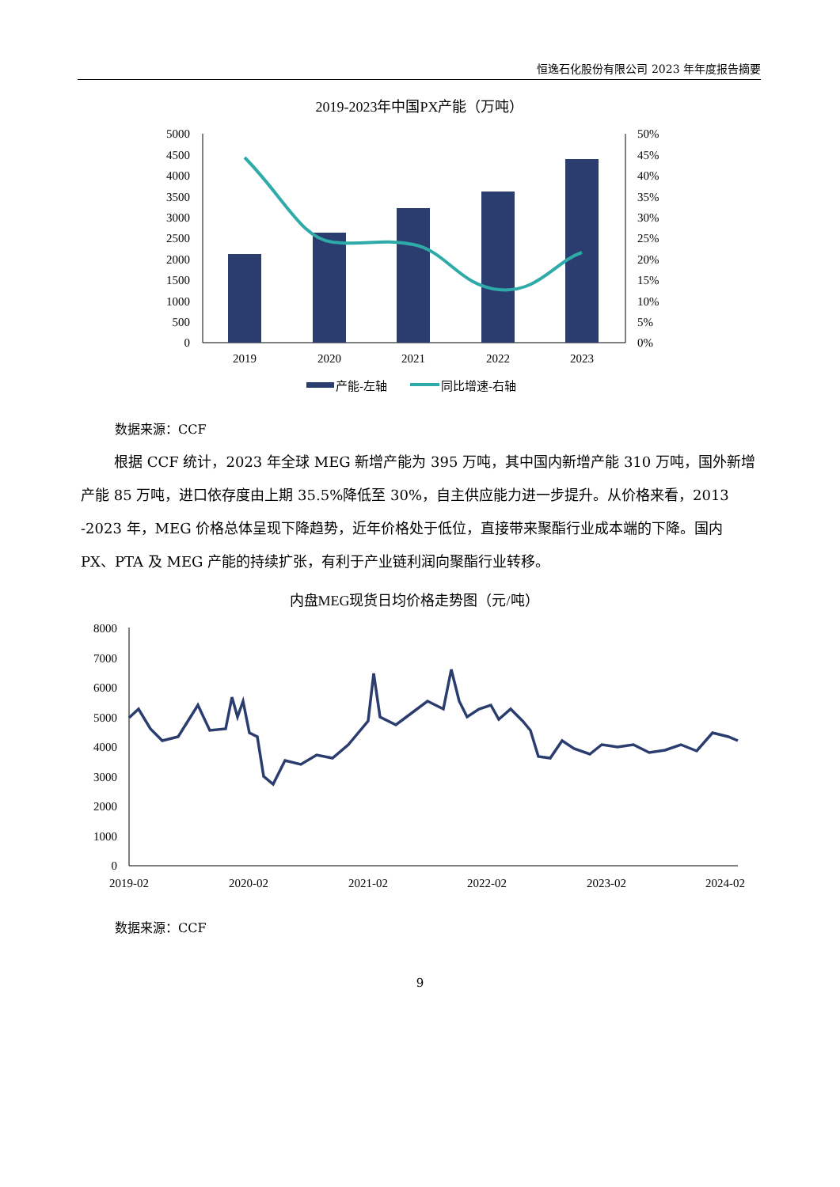恒逸石化股份有限公司 2023 年年度报告摘要
2019-2023年中国PX产能（万吨）
5000
4500
4000
3500
3000
2500
2000
1500
1000
500
0
50%
45%
40%
35%
30%
25%
20%
15%
10%
5%
0%
2019
2020
2021
2022
2023
产能-左轴
同比增速-右轴
数据来源：CCF
根据 CCF 统计，2023 年全球 MEG 新增产能为 395 万吨，其中国内新增产能 310 万吨，国外新增产能 85 万吨，进口依存度由上期 35.5%降低至 30%，自主供应能力进一步提升。从价格来看，2013 -2023 年，MEG 价格总体呈现下降趋势，近年价格处于低位，直接带来聚酯行业成本端的下降。国内 PX、PTA 及 MEG 产能的持续扩张，有利于产业链利润向聚酯行业转移。
内盘MEG现货日均价格走势图（元/吨）
8000
7000
6000
5000
4000
3000
2000
1000
0
2019-02
2020-02
2021-02
2022-02
2023-02
2024-02
数据来源：CCF
9